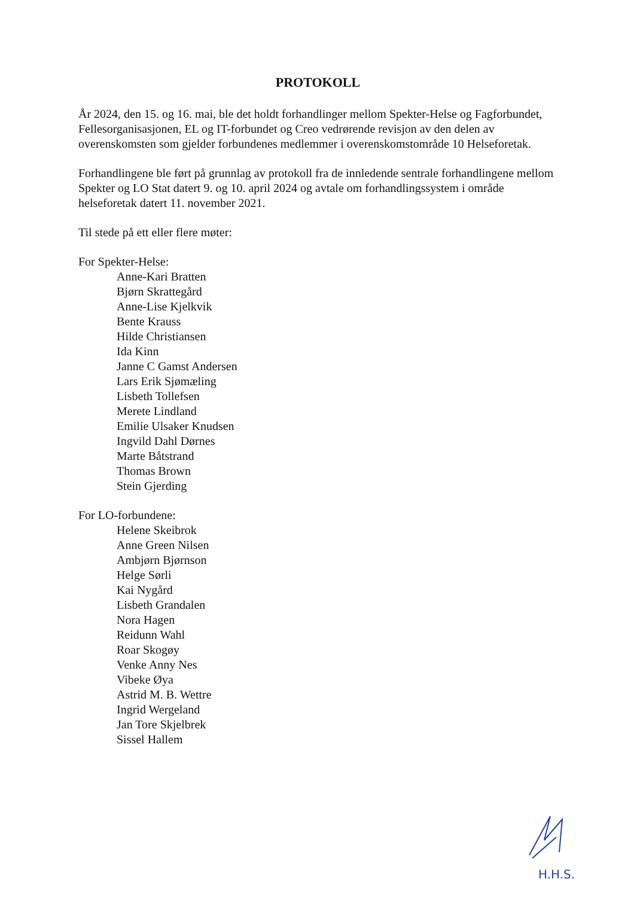PROTOKOLL
År 2024, den 15. og 16. mai, ble det holdt forhandlinger mellom Spekter-Helse og Fagforbundet, Fellesorganisasjonen, EL og IT-forbundet og Creo vedrørende revisjon av den delen av overenskomsten som gjelder forbundenes medlemmer i overenskomstområde 10 Helseforetak.
Forhandlingene ble ført på grunnlag av protokoll fra de innledende sentrale forhandlingene mellom Spekter og LO Stat datert 9. og 10. april 2024 og avtale om forhandlingssystem i område helseforetak datert 11. november 2021.
Til stede på ett eller flere møter:
For Spekter-Helse:
Anne-Kari Bratten
Bjørn Skrattegård
Anne-Lise Kjelkvik
Bente Krauss
Hilde Christiansen
Ida Kinn
Janne C Gamst Andersen
Lars Erik Sjømæling
Lisbeth Tollefsen
Merete Lindland
Emilie Ulsaker Knudsen
Ingvild Dahl Dørnes
Marte Båtstrand
Thomas Brown
Stein Gjerding
For LO-forbundene:
Helene Skeibrok
Anne Green Nilsen
Ambjørn Bjørnson
Helge Sørli
Kai Nygård
Lisbeth Grandalen
Nora Hagen
Reidunn Wahl
Roar Skogøy
Venke Anny Nes
Vibeke Øya
Astrid M. B. Wettre
Ingrid Wergeland
Jan Tore Skjelbrek
Sissel Hallem
H.H.S.